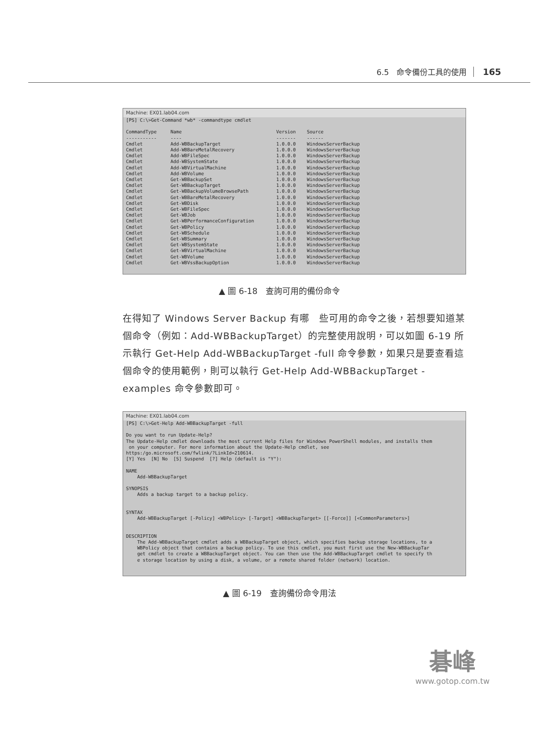6.5　命令備份工具的使用 165
Machine: EX01.lab04.com
[PS] C:\>Get-Command *wb* -commandtype cmdlet

CommandType     Name                                  Version    Source
-----------     ----                                  -------    ------
Cmdlet          Add-WBBackupTarget                    1.0.0.0    WindowsServerBackup
Cmdlet          Add-WBBareMetalRecovery               1.0.0.0    WindowsServerBackup
Cmdlet          Add-WBFileSpec                        1.0.0.0    WindowsServerBackup
Cmdlet          Add-WBSystemState                     1.0.0.0    WindowsServerBackup
Cmdlet          Add-WBVirtualMachine                  1.0.0.0    WindowsServerBackup
Cmdlet          Add-WBVolume                          1.0.0.0    WindowsServerBackup
Cmdlet          Get-WBBackupSet                       1.0.0.0    WindowsServerBackup
Cmdlet          Get-WBBackupTarget                    1.0.0.0    WindowsServerBackup
Cmdlet          Get-WBBackupVolumeBrowsePath          1.0.0.0    WindowsServerBackup
Cmdlet          Get-WBBareMetalRecovery               1.0.0.0    WindowsServerBackup
Cmdlet          Get-WBDisk                            1.0.0.0    WindowsServerBackup
Cmdlet          Get-WBFileSpec                        1.0.0.0    WindowsServerBackup
Cmdlet          Get-WBJob                             1.0.0.0    WindowsServerBackup
Cmdlet          Get-WBPerformanceConfiguration        1.0.0.0    WindowsServerBackup
Cmdlet          Get-WBPolicy                          1.0.0.0    WindowsServerBackup
Cmdlet          Get-WBSchedule                        1.0.0.0    WindowsServerBackup
Cmdlet          Get-WBSummary                         1.0.0.0    WindowsServerBackup
Cmdlet          Get-WBSystemState                     1.0.0.0    WindowsServerBackup
Cmdlet          Get-WBVirtualMachine                  1.0.0.0    WindowsServerBackup
Cmdlet          Get-WBVolume                          1.0.0.0    WindowsServerBackup
Cmdlet          Get-WBVssBackupOption                 1.0.0.0    WindowsServerBackup
▲ 圖 6-18　查詢可用的備份命令
在得知了 Windows Server Backup 有哪　些可用的命令之後，若想要知道某　個命令（例如：Add-WBBackupTarget）的完整使用說明，可以如圖 6-19 所示執行 Get-Help Add-WBBackupTarget -full 命令參數，如果只是要查看這個命令的使用範例，則可以執行 Get-Help Add-WBBackupTarget -examples 命令參數即可。
Machine: EX01.lab04.com
[PS] C:\>Get-Help Add-WBBackupTarget -full

Do you want to run Update-Help?
The Update-Help cmdlet downloads the most current Help files for Windows PowerShell modules, and installs them
 on your computer. For more information about the Update-Help cmdlet, see
https:/go.microsoft.com/fwlink/?LinkId=210614.
[Y] Yes  [N] No  [S] Suspend  [?] Help (default is "Y"):

NAME
    Add-WBBackupTarget

SYNOPSIS
    Adds a backup target to a backup policy.


SYNTAX
    Add-WBBackupTarget [-Policy] <WBPolicy> [-Target] <WBBackupTarget> [[-Force]] [<CommonParameters>]


DESCRIPTION
    The Add-WBBackupTarget cmdlet adds a WBBackupTarget object, which specifies backup storage locations, to a
    WBPolicy object that contains a backup policy. To use this cmdlet, you must first use the New-WBBackupTar
    get cmdlet to create a WBBackupTarget object. You can then use the Add-WBBackupTarget cmdlet to specify th
    e storage location by using a disk, a volume, or a remote shared folder (network) location.
▲ 圖 6-19　查詢備份命令用法
碁峰
www.gotop.com.tw